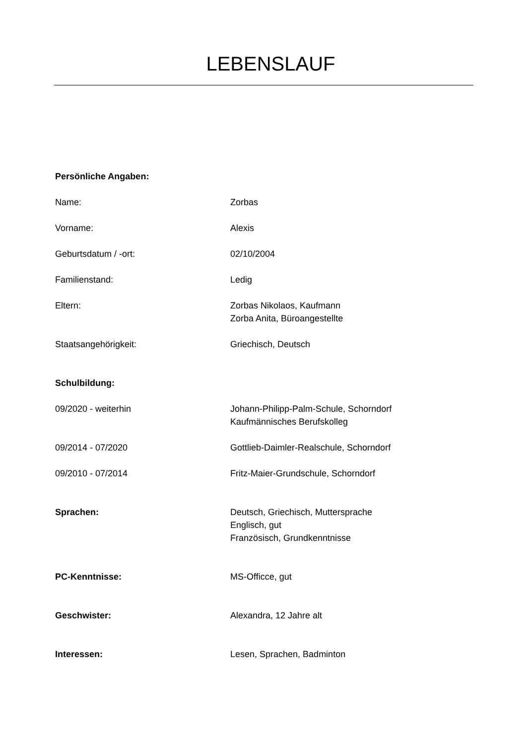LEBENSLAUF
Persönliche Angaben:
Name: Zorbas
Vorname: Alexis
Geburtsdatum / -ort: 02/10/2004
Familienstand: Ledig
Eltern: Zorbas Nikolaos, Kaufmann
Zorba Anita, Büroangestellte
Staatsangehörigkeit: Griechisch, Deutsch
Schulbildung:
09/2020 - weiterhin Johann-Philipp-Palm-Schule, Schorndorf
Kaufmännisches Berufskolleg
09/2014 - 07/2020 Gottlieb-Daimler-Realschule, Schorndorf
09/2010 - 07/2014 Fritz-Maier-Grundschule, Schorndorf
Sprachen: Deutsch, Griechisch, Muttersprache
Englisch, gut
Französisch, Grundkenntnisse
PC-Kenntnisse: MS-Officce, gut
Geschwister: Alexandra, 12 Jahre alt
Interessen: Lesen, Sprachen, Badminton